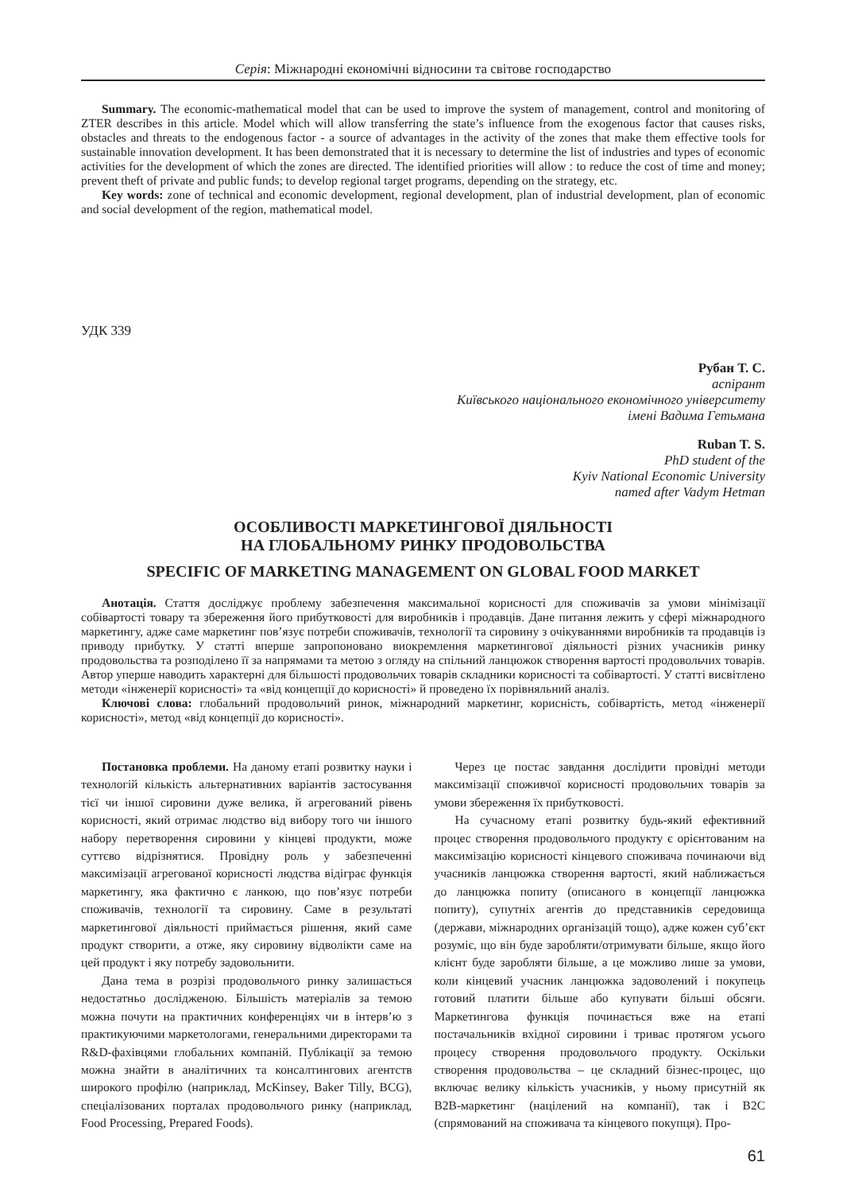Серія: Міжнародні економічні відносини та світове господарство
Summary. The economic-mathematical model that can be used to improve the system of management, control and monitoring of ZTER describes in this article. Model which will allow transferring the state’s influence from the exogenous factor that causes risks, obstacles and threats to the endogenous factor - a source of advantages in the activity of the zones that make them effective tools for sustainable innovation development. It has been demonstrated that it is necessary to determine the list of industries and types of economic activities for the development of which the zones are directed. The identified priorities will allow : to reduce the cost of time and money; prevent theft of private and public funds; to develop regional target programs, depending on the strategy, etc.
Key words: zone of technical and economic development, regional development, plan of industrial development, plan of economic and social development of the region, mathematical model.
УДК 339
Рубан Т. С.
аспірант
Київського національного економічного університету
імені Вадима Гетьмана
Ruban T. S.
PhD student of the
Kyiv National Economic University
named after Vadym Hetman
ОСОБЛИВОСТІ МАРКЕТИНГОВОЇ ДІЯЛЬНОСТІ
НА ГЛОБАЛЬНОМУ РИНКУ ПРОДОВОЛЬСТВА
SPECIFIC OF MARKETING MANAGEMENT ON GLOBAL FOOD MARKET
Анотація. Стаття досліджує проблему забезпечення максимальної корисності для споживачів за умови мінімізації собівартості товару та збереження його прибутковості для виробників і продавців. Дане питання лежить у сфері міжнародного маркетингу, адже саме маркетинг пов’язує потреби споживачів, технології та сировину з очікуваннями виробників та продавців із приводу прибутку. У статті вперше запропоновано виокремлення маркетингової діяльності різних учасників ринку продовольства та розподілено її за напрямами та метою з огляду на спільний ланцюжок створення вартості продовольчих товарів. Автор уперше наводить характерні для більшості продовольчих товарів складники корисності та собівартості. У статті висвітлено методи «інженерії корисності» та «від концепції до корисності» й проведено їх порівняльний аналіз.
Ключові слова: глобальний продовольчий ринок, міжнародний маркетинг, корисність, собівартість, метод «інженерії корисності», метод «від концепції до корисності».
Постановка проблеми. На даному етапі розвитку науки і технологій кількість альтернативних варіантів застосування тієї чи іншої сировини дуже велика, й агрегований рівень корисності, який отримає людство від вибору того чи іншого набору перетворення сировини у кінцеві продукти, може суттєво відрізнятися. Провідну роль у забезпеченні максимізації агрегованої корисності людства відіграє функція маркетингу, яка фактично є ланкою, що пов’язує потреби споживачів, технології та сировину. Саме в результаті маркетингової діяльності приймається рішення, який саме продукт створити, а отже, яку сировину відволікти саме на цей продукт і яку потребу задовольнити.
Дана тема в розрізі продовольчого ринку залишається недостатньо дослідженою. Більшість матеріалів за темою можна почути на практичних конференціях чи в інтерв’ю з практикуючими маркетологами, генеральними директорами та R&D-фахівцями глобальних компаній. Публікації за темою можна знайти в аналітичних та консалтингових агентств широкого профілю (наприклад, McKinsey, Baker Tilly, BCG), спеціалізованих порталах продовольчого ринку (наприклад, Food Processing, Prepared Foods).
Через це постає завдання дослідити провідні методи максимізації споживчої корисності продовольчих товарів за умови збереження їх прибутковості.
На сучасному етапі розвитку будь-який ефективний процес створення продовольчого продукту є орієнтованим на максимізацію корисності кінцевого споживача починаючи від учасників ланцюжка створення вартості, який наближається до ланцюжка попиту (описаного в концепції ланцюжка попиту), супутніх агентів до представників середовища (держави, міжнародних організацій тощо), адже кожен суб’єкт розуміє, що він буде заробляти/отримувати більше, якщо його клієнт буде заробляти більше, а це можливо лише за умови, коли кінцевий учасник ланцюжка задоволений і покупець готовий платити більше або купувати більші обсяги. Маркетингова функція починається вже на етапі постачальників вхідної сировини і триває протягом усього процесу створення продовольчого продукту. Оскільки створення продовольства – це складний бізнес-процес, що включає велику кількість учасників, у ньому присутній як B2B-маркетинг (націлений на компанії), так і B2C (спрямований на споживача та кінцевого покупця). Про-
61